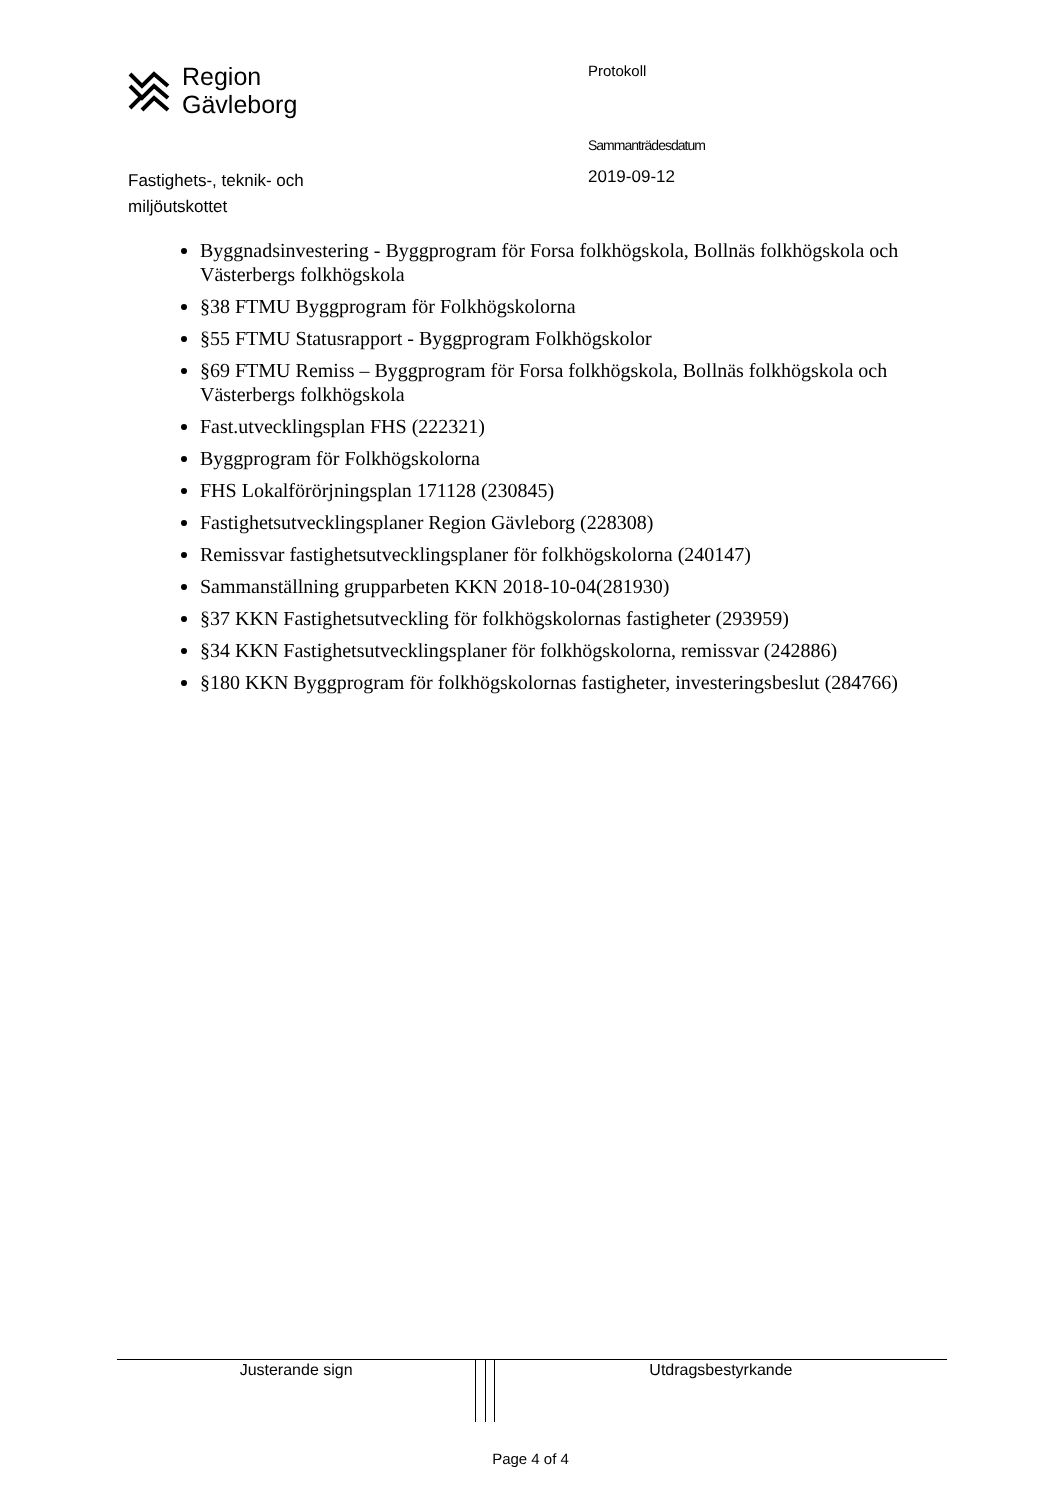Region
Gävleborg
Fastighets-, teknik- och
miljöutskottet
Protokoll
Sammanträdesdatum
2019-09-12
Byggnadsinvestering - Byggprogram för Forsa folkhögskola, Bollnäs folkhögskola och Västerbergs folkhögskola
§38 FTMU Byggprogram för Folkhögskolorna
§55 FTMU Statusrapport - Byggprogram Folkhögskolor
§69 FTMU Remiss – Byggprogram för Forsa folkhögskola, Bollnäs folkhögskola och Västerbergs folkhögskola
Fast.utvecklingsplan FHS (222321)
Byggprogram för Folkhögskolorna
FHS Lokalförörjningsplan 171128 (230845)
Fastighetsutvecklingsplaner Region Gävleborg (228308)
Remissvar fastighetsutvecklingsplaner för folkhögskolorna (240147)
Sammanställning grupparbeten KKN 2018-10-04(281930)
§37 KKN Fastighetsutveckling för folkhögskolornas fastigheter (293959)
§34 KKN Fastighetsutvecklingsplaner för folkhögskolorna, remissvar (242886)
§180 KKN Byggprogram för folkhögskolornas fastigheter, investeringsbeslut (284766)
| Justerande sign | | | Utdragsbestyrkande |
Page 4 of 4